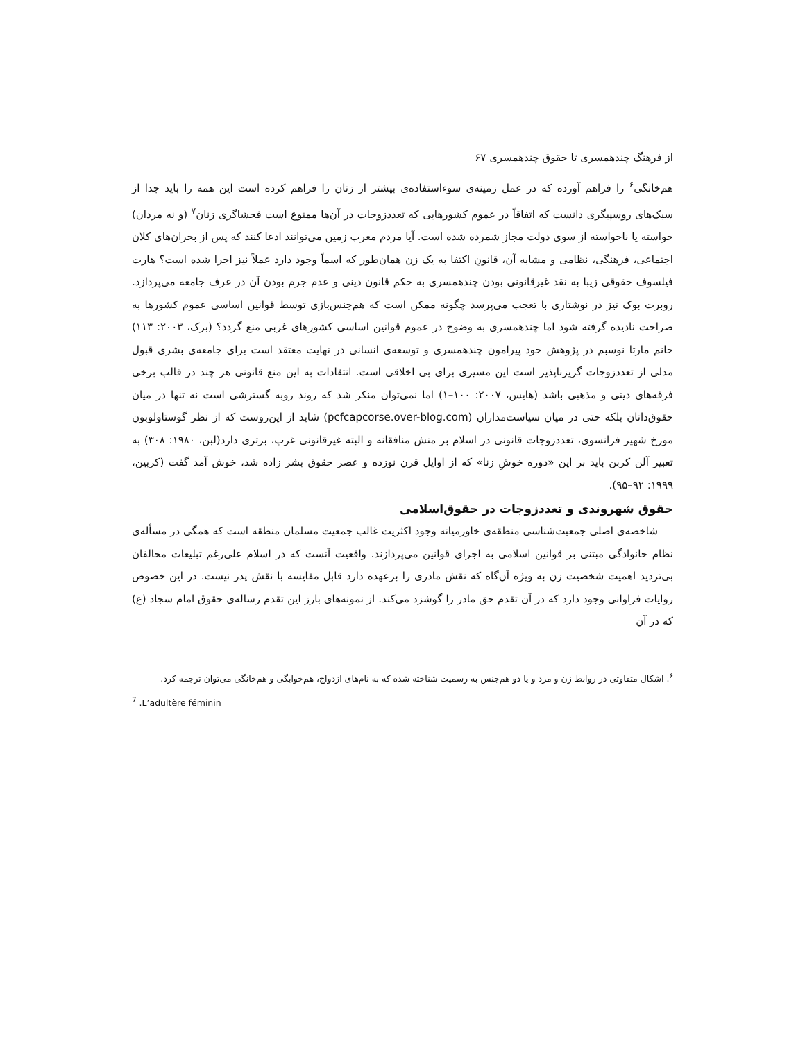از فرهنگ چندهمسری تا حقوق چندهمسری ۶۷
هم‌خانگی<sup>۶</sup> را فراهم آورده که در عمل زمینه‌ی سوءاستفاده‌ی بیشتر از زنان را فراهم کرده است این همه را باید جدا از سبک‌های روسپیگری دانست که اتفاقاً در عموم کشورهایی که تعددزوجات در آن‌ها ممنوع است فحشاگری زنان<sup>۷</sup> (و نه مردان) خواسته یا ناخواسته از سوی دولت مجاز شمرده شده است. آیا مردم مغرب زمین می‌توانند ادعا کنند که پس از بحران‌های کلان اجتماعی، فرهنگی، نظامی و مشابه آن، قانونِ اکتفا به یک زن همان‌طور که اسماً وجود دارد عملاً نیز اجرا شده است؟ هارت فیلسوف حقوقی زیبا به نقد غیرقانونی بودن چندهمسری به حکم قانون دینی و عدم جرم بودن آن در عرف جامعه می‌پردازد. روبرت بوک نیز در نوشتاری با تعجب می‌پرسد چگونه ممکن است که هم‌جنس‌بازی توسط قوانین اساسی عموم کشورها به صراحت نادیده گرفته شود اما چندهمسری به وضوح در عموم قوانین اساسی کشورهای غربی منع گردد؟ (برک، ۲۰۰۳: ۱۱۳) خانم مارتا نوسبم در پژوهش خود پیرامون چندهمسری و توسعه‌ی انسانی در نهایت معتقد است برای جامعه‌ی بشری قبول مدلی از تعددزوجات گریزناپذیر است این مسیری برای بی اخلاقی است. انتقادات به این منع قانونی هر چند در قالب برخی فرقه‌های دینی و مذهبی باشد (هایس، ۲۰۰۷: ۱۰۰–۱) اما نمی‌توان منکر شد که روند روبه گسترشی است نه تنها در میان حقوق‌دانان بلکه حتی در میان سیاست‌مداران (pcfcapcorse.over-blog.com) شاید از این‌روست که از نظر گوستاولوبون مورخ شهیر فرانسوی، تعددزوجات قانونی در اسلام بر منش منافقانه و البته غیرقانونی غرب، برتری دارد(لبن، ۱۹۸۰: ۳۰۸) به تعبیر آلن کربن باید بر این «دوره خوشِ زنا» که از اوایل قرن نوزده و عصر حقوق بشر زاده شد، خوش آمد گفت (کربین، ۱۹۹۹: ۹۲–۹۵).
حقوق شهروندی و تعددزوجات در حقوق‌اسلامی
شاخصه‌ی اصلی جمعیت‌شناسی منطقه‌ی خاورمیانه وجود اکثریت غالب جمعیت مسلمان منطقه است که همگی در مسأله‌ی نظام خانوادگی مبتنی بر قوانین اسلامی به اجرای قوانین می‌پردازند. واقعیت آنست که در اسلام علی‌رغم تبلیغات مخالفان بی‌تردید اهمیت شخصیت زن به ویژه آن‌گاه که نقش مادری را برعهده دارد قابل مقایسه با نقش پدر نیست. در این خصوص روایات فراوانی وجود دارد که در آن تقدم حق مادر را گوشزد می‌کند. از نمونه‌های بارز این تقدم رساله‌ی حقوق امام سجاد (ع) که در آن
<sup>۶</sup>. اشکال متفاوتی در روابط زن و مرد و یا دو هم‌جنس به رسمیت شناخته شده که به نام‌های ازدواج، هم‌خوابگی و هم‌خانگی می‌توان ترجمه کرد.
<sup>7</sup> .L’adultère féminin